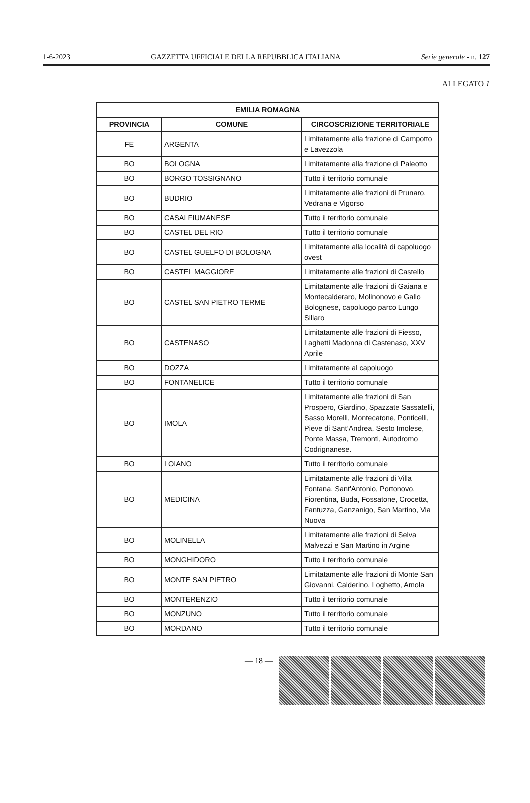1-6-2023 GAZZETTA UFFICIALE DELLA REPUBBLICA ITALIANA Serie generale - n. 127
ALLEGATO 1
| EMILIA ROMAGNA | | |
| --- | --- | --- |
| PROVINCIA | COMUNE | CIRCOSCRIZIONE TERRITORIALE |
| FE | ARGENTA | Limitatamente alla frazione di Campotto e Lavezzola |
| BO | BOLOGNA | Limitatamente alla frazione di Paleotto |
| BO | BORGO TOSSIGNANO | Tutto il territorio comunale |
| BO | BUDRIO | Limitatamente alle frazioni di Prunaro, Vedrana e Vigorso |
| BO | CASALFIUMANESE | Tutto il territorio comunale |
| BO | CASTEL DEL RIO | Tutto il territorio comunale |
| BO | CASTEL GUELFO DI BOLOGNA | Limitatamente alla località di capoluogo ovest |
| BO | CASTEL MAGGIORE | Limitatamente alle frazioni di Castello |
| BO | CASTEL SAN PIETRO TERME | Limitatamente alle frazioni di Gaiana e Montecalderaro, Molinonovo e Gallo Bolognese, capoluogo parco Lungo Sillaro |
| BO | CASTENASO | Limitatamente alle frazioni di Fiesso, Laghetti Madonna di Castenaso, XXV Aprile |
| BO | DOZZA | Limitatamente al capoluogo |
| BO | FONTANELICE | Tutto il territorio comunale |
| BO | IMOLA | Limitatamente alle frazioni di San Prospero, Giardino, Spazzate Sassatelli, Sasso Morelli, Montecatone, Ponticelli, Pieve di Sant’Andrea, Sesto Imolese, Ponte Massa, Tremonti, Autodromo Codrignanese. |
| BO | LOIANO | Tutto il territorio comunale |
| BO | MEDICINA | Limitatamente alle frazioni di Villa Fontana, Sant'Antonio, Portonovo, Fiorentina, Buda, Fossatone, Crocetta, Fantuzza, Ganzanigo, San Martino, Via Nuova |
| BO | MOLINELLA | Limitatamente alle frazioni di Selva Malvezzi e San Martino in Argine |
| BO | MONGHIDORO | Tutto il territorio comunale |
| BO | MONTE SAN PIETRO | Limitatamente alle frazioni di Monte San Giovanni, Calderino, Loghetto, Amola |
| BO | MONTERENZIO | Tutto il territorio comunale |
| BO | MONZUNO | Tutto il territorio comunale |
| BO | MORDANO | Tutto il territorio comunale |
— 18 —